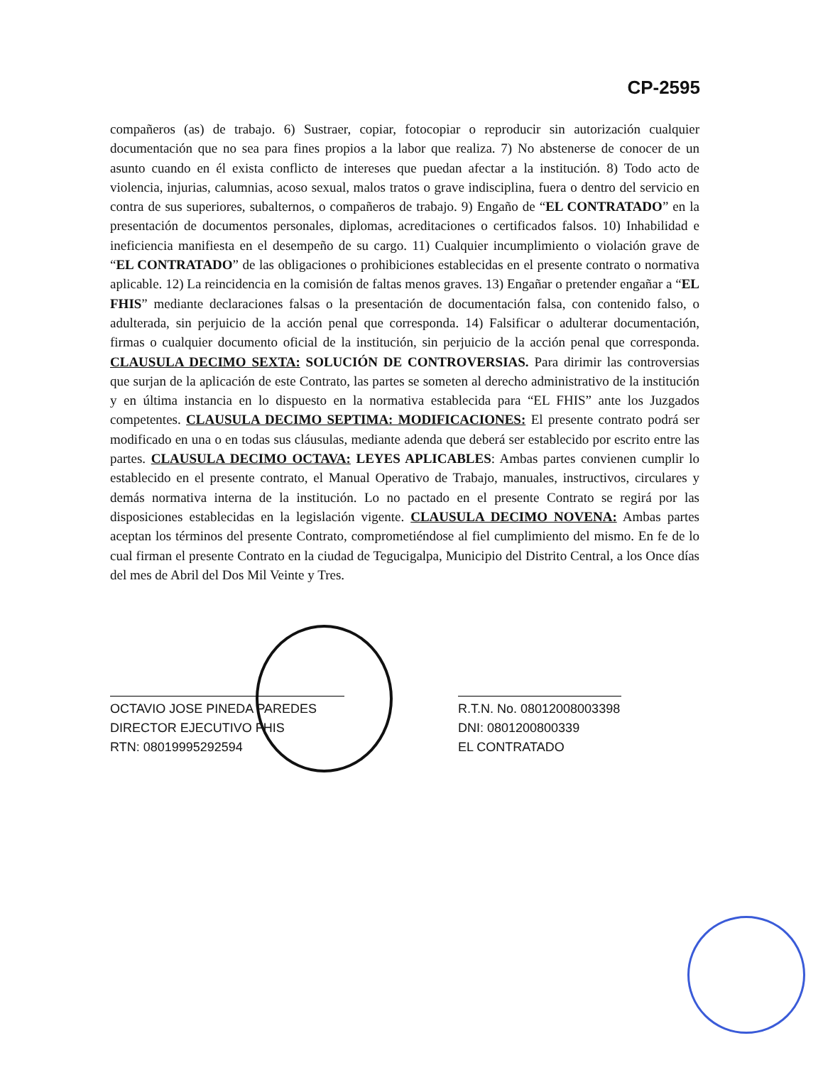CP-2595
compañeros (as) de trabajo. 6) Sustraer, copiar, fotocopiar o reproducir sin autorización cualquier documentación que no sea para fines propios a la labor que realiza. 7) No abstenerse de conocer de un asunto cuando en él exista conflicto de intereses que puedan afectar a la institución. 8) Todo acto de violencia, injurias, calumnias, acoso sexual, malos tratos o grave indisciplina, fuera o dentro del servicio en contra de sus superiores, subalternos, o compañeros de trabajo. 9) Engaño de “EL CONTRATADO” en la presentación de documentos personales, diplomas, acreditaciones o certificados falsos. 10) Inhabilidad e ineficiencia manifiesta en el desempeño de su cargo. 11) Cualquier incumplimiento o violación grave de “EL CONTRATADO” de las obligaciones o prohibiciones establecidas en el presente contrato o normativa aplicable. 12) La reincidencia en la comisión de faltas menos graves. 13) Engañar o pretender engañar a “EL FHIS” mediante declaraciones falsas o la presentación de documentación falsa, con contenido falso, o adulterada, sin perjuicio de la acción penal que corresponda. 14) Falsificar o adulterar documentación, firmas o cualquier documento oficial de la institución, sin perjuicio de la acción penal que corresponda. CLAUSULA DECIMO SEXTA: SOLUCIÓN DE CONTROVERSIAS. Para dirimir las controversias que surjan de la aplicación de este Contrato, las partes se someten al derecho administrativo de la institución y en última instancia en lo dispuesto en la normativa establecida para “EL FHIS” ante los Juzgados competentes. CLAUSULA DECIMO SEPTIMA: MODIFICACIONES: El presente contrato podrá ser modificado en una o en todas sus cláusulas, mediante adenda que deberá ser establecido por escrito entre las partes. CLAUSULA DECIMO OCTAVA: LEYES APLICABLES: Ambas partes convienen cumplir lo establecido en el presente contrato, el Manual Operativo de Trabajo, manuales, instructivos, circulares y demás normativa interna de la institución. Lo no pactado en el presente Contrato se regirá por las disposiciones establecidas en la legislación vigente. CLAUSULA DECIMO NOVENA: Ambas partes aceptan los términos del presente Contrato, comprometiéndose al fiel cumplimiento del mismo. En fe de lo cual firman el presente Contrato en la ciudad de Tegucigalpa, Municipio del Distrito Central, a los Once días del mes de Abril del Dos Mil Veinte y Tres.
OCTAVIO JOSE PINEDA PAREDES
DIRECTOR EJECUTIVO FHIS
RTN: 08019995292594
R.T.N. No. 08012008003398
DNI: 0801200800339
EL CONTRATADO